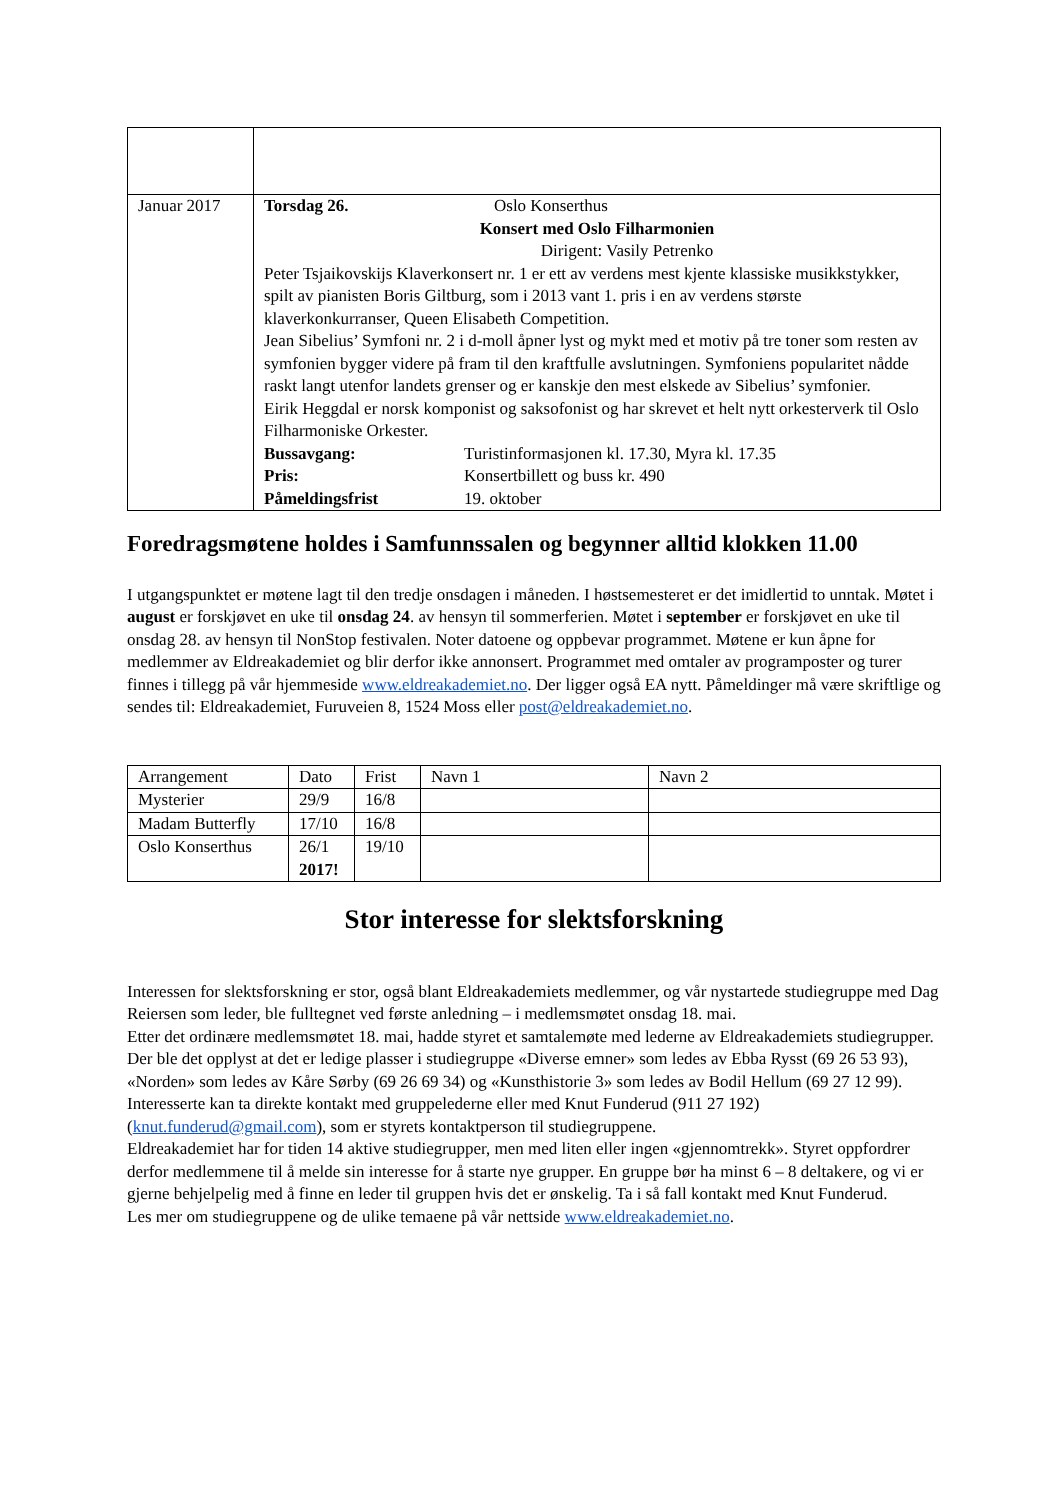| Januar 2017 | Torsdag 26. Oslo Konserthus Konsert med Oslo Filharmonien Dirigent: Vasily Petrenko Peter Tsjaikovskijs Klaverkonsert nr. 1 er ett av verdens mest kjente klassiske musikkstykker, spilt av pianisten Boris Giltburg, som i 2013 vant 1. pris i en av verdens største klaverkonkurranser, Queen Elisabeth Competition. Jean Sibelius’ Symfoni nr. 2 i d-moll åpner lyst og mykt med et motiv på tre toner som resten av symfonien bygger videre på fram til den kraftfulle avslutningen. Symfoniens popularitet nådde raskt langt utenfor landets grenser og er kanskje den mest elskede av Sibelius’ symfonier. Eirik Heggdal er norsk komponist og saksofonist og har skrevet et helt nytt orkesterverk til Oslo Filharmoniske Orkester. Bussavgang: Turistinformasjonen kl. 17.30, Myra kl. 17.35 Pris: Konsertbillett og buss kr. 490 Påmeldingsfrist 19. oktober |
Foredragsmøtene holdes i Samfunnssalen og begynner alltid klokken 11.00
I utgangspunktet er møtene lagt til den tredje onsdagen i måneden. I høstsemesteret er det imidlertid to unntak. Møtet i august er forskjøvet en uke til onsdag 24. av hensyn til sommerferien. Møtet i september er forskjøvet en uke til onsdag 28. av hensyn til NonStop festivalen. Noter datoene og oppbevar programmet. Møtene er kun åpne for medlemmer av Eldreakademiet og blir derfor ikke annonsert. Programmet med omtaler av programposter og turer finnes i tillegg på vår hjemmeside www.eldreakademiet.no. Der ligger også EA nytt. Påmeldinger må være skriftlige og sendes til: Eldreakademiet, Furuveien 8, 1524 Moss eller post@eldreakademiet.no.
| Arrangement | Dato | Frist | Navn 1 | Navn 2 |
| --- | --- | --- | --- | --- |
| Mysterier | 29/9 | 16/8 | | |
| Madam Butterfly | 17/10 | 16/8 | | |
| Oslo Konserthus | 26/1 2017! | 19/10 | | |
Stor interesse for slektsforskning
Interessen for slektsforskning er stor, også blant Eldreakademiets medlemmer, og vår nystartede studiegruppe med Dag Reiersen som leder, ble fulltegnet ved første anledning – i medlemsmøtet onsdag 18. mai.
Etter det ordinære medlemsmøtet 18. mai, hadde styret et samtalemøte med lederne av Eldreakademiets studiegrupper. Der ble det opplyst at det er ledige plasser i studiegruppe «Diverse emner» som ledes av Ebba Rysst (69 26 53 93), «Norden» som ledes av Kåre Sørby (69 26 69 34) og «Kunsthistorie 3» som ledes av Bodil Hellum (69 27 12 99). Interesserte kan ta direkte kontakt med gruppelederne eller med Knut Funderud (911 27 192) (knut.funderud@gmail.com), som er styrets kontaktperson til studiegruppene.
Eldreakademiet har for tiden 14 aktive studiegrupper, men med liten eller ingen «gjennomtrekk». Styret oppfordrer derfor medlemmene til å melde sin interesse for å starte nye grupper. En gruppe bør ha minst 6 – 8 deltakere, og vi er gjerne behjelpelig med å finne en leder til gruppen hvis det er ønskelig. Ta i så fall kontakt med Knut Funderud.
Les mer om studiegruppene og de ulike temaene på vår nettside www.eldreakademiet.no.